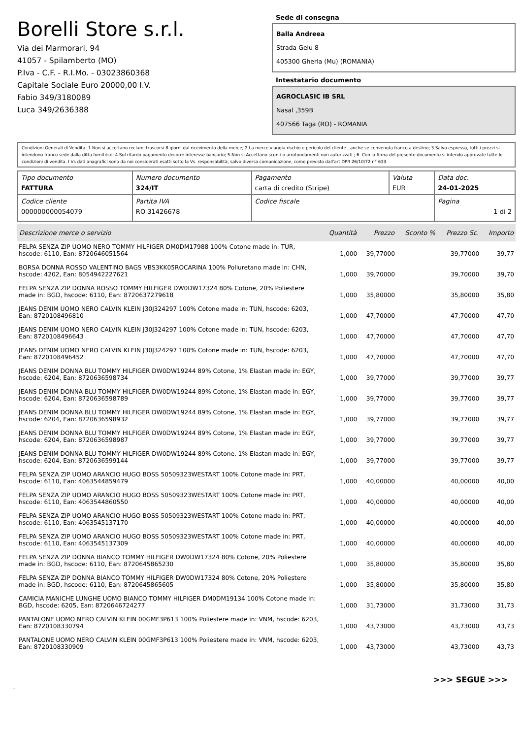Borelli Store s.r.l.
Via dei Marmorari, 94
41057 - Spilamberto (MO)
P.Iva - C.F. - R.I.Mo. - 03023860368
Capitale Sociale Euro 20000,00 I.V.
Fabio 349/3180089
Luca 349/2636388
Sede di consegna
Balla Andreea
Strada Gelu 8
405300 Gherla (Mu) (ROMANIA)
Intestatario documento
AGROCLASIC IB SRL
Nasal ,359B
407566 Taga (RO) - ROMANIA
Condizioni Generali di Vendita: 1.Non si accettano reclami trascorsi 8 giorni dal ricevimento della merce; 2.La merce viaggia rischio e pericolo del cliente , anche se convenuta franco a destino; 3.Salvo espresso, tutti i prezzi si intendono franco sede dalla ditta fornitrice; 4.Sul ritardo pagamento decorre interesse bancario; 5.Non si Accettano sconti o arrotondamenti non autorizzati ; 6. Con la firma del presente documento si intendo approvate tutte le condizioni di vendita. I Vs dati anagrafici sono da noi considerati esatti sotto la Vs. responsabilità, salvo diversa comunicazione, come previsto dall'art DPR 26/10/72 n° 633.
| Tipo documento FATTURA | Numero documento 324/IT | Pagamento carta di credito (Stripe) | Valuta EUR | Data doc. 24-01-2025 |
| Codice cliente 000000000054079 | Partita IVA RO 31426678 | Codice fiscale | | Pagina 1 di 2 |
| Descrizione merce o servizio | Quantità | Prezzo | Sconto % | Prezzo Sc. | Importo |
| --- | --- | --- | --- | --- | --- |
| FELPA SENZA ZIP UOMO NERO TOMMY HILFIGER DM0DM17988 100% Cotone made in: TUR, hscode: 6110, Ean: 8720646051564 | 1,000 | 39,77000 | | 39,77000 | 39,77 |
| BORSA DONNA ROSSO VALENTINO BAGS VBS3KK05ROCARINA 100% Poliuretano made in: CHN, hscode: 4202, Ean: 8054942227621 | 1,000 | 39,70000 | | 39,70000 | 39,70 |
| FELPA SENZA ZIP DONNA ROSSO TOMMY HILFIGER DW0DW17324 80% Cotone, 20% Poliestere made in: BGD, hscode: 6110, Ean: 8720637279618 | 1,000 | 35,80000 | | 35,80000 | 35,80 |
| JEANS DENIM UOMO NERO CALVIN KLEIN J30J324297 100% Cotone made in: TUN, hscode: 6203, Ean: 8720108496810 | 1,000 | 47,70000 | | 47,70000 | 47,70 |
| JEANS DENIM UOMO NERO CALVIN KLEIN J30J324297 100% Cotone made in: TUN, hscode: 6203, Ean: 8720108496643 | 1,000 | 47,70000 | | 47,70000 | 47,70 |
| JEANS DENIM UOMO NERO CALVIN KLEIN J30J324297 100% Cotone made in: TUN, hscode: 6203, Ean: 8720108496452 | 1,000 | 47,70000 | | 47,70000 | 47,70 |
| JEANS DENIM DONNA BLU TOMMY HILFIGER DW0DW19244 89% Cotone, 1% Elastan made in: EGY, hscode: 6204, Ean: 8720636598734 | 1,000 | 39,77000 | | 39,77000 | 39,77 |
| JEANS DENIM DONNA BLU TOMMY HILFIGER DW0DW19244 89% Cotone, 1% Elastan made in: EGY, hscode: 6204, Ean: 8720636598789 | 1,000 | 39,77000 | | 39,77000 | 39,77 |
| JEANS DENIM DONNA BLU TOMMY HILFIGER DW0DW19244 89% Cotone, 1% Elastan made in: EGY, hscode: 6204, Ean: 8720636598932 | 1,000 | 39,77000 | | 39,77000 | 39,77 |
| JEANS DENIM DONNA BLU TOMMY HILFIGER DW0DW19244 89% Cotone, 1% Elastan made in: EGY, hscode: 6204, Ean: 8720636598987 | 1,000 | 39,77000 | | 39,77000 | 39,77 |
| JEANS DENIM DONNA BLU TOMMY HILFIGER DW0DW19244 89% Cotone, 1% Elastan made in: EGY, hscode: 6204, Ean: 8720636599144 | 1,000 | 39,77000 | | 39,77000 | 39,77 |
| FELPA SENZA ZIP UOMO ARANCIO HUGO BOSS 50509323WESTART 100% Cotone made in: PRT, hscode: 6110, Ean: 4063544859479 | 1,000 | 40,00000 | | 40,00000 | 40,00 |
| FELPA SENZA ZIP UOMO ARANCIO HUGO BOSS 50509323WESTART 100% Cotone made in: PRT, hscode: 6110, Ean: 4063544860550 | 1,000 | 40,00000 | | 40,00000 | 40,00 |
| FELPA SENZA ZIP UOMO ARANCIO HUGO BOSS 50509323WESTART 100% Cotone made in: PRT, hscode: 6110, Ean: 4063545137170 | 1,000 | 40,00000 | | 40,00000 | 40,00 |
| FELPA SENZA ZIP UOMO ARANCIO HUGO BOSS 50509323WESTART 100% Cotone made in: PRT, hscode: 6110, Ean: 4063545137309 | 1,000 | 40,00000 | | 40,00000 | 40,00 |
| FELPA SENZA ZIP DONNA BIANCO TOMMY HILFIGER DW0DW17324 80% Cotone, 20% Poliestere made in: BGD, hscode: 6110, Ean: 8720645865230 | 1,000 | 35,80000 | | 35,80000 | 35,80 |
| FELPA SENZA ZIP DONNA BIANCO TOMMY HILFIGER DW0DW17324 80% Cotone, 20% Poliestere made in: BGD, hscode: 6110, Ean: 8720645865605 | 1,000 | 35,80000 | | 35,80000 | 35,80 |
| CAMICIA MANICHE LUNGHE UOMO BIANCO TOMMY HILFIGER DM0DM19134 100% Cotone made in: BGD, hscode: 6205, Ean: 8720646724277 | 1,000 | 31,73000 | | 31,73000 | 31,73 |
| PANTALONE UOMO NERO CALVIN KLEIN 00GMF3P613 100% Poliestere made in: VNM, hscode: 6203, Ean: 8720108330794 | 1,000 | 43,73000 | | 43,73000 | 43,73 |
| PANTALONE UOMO NERO CALVIN KLEIN 00GMF3P613 100% Poliestere made in: VNM, hscode: 6203, Ean: 8720108330909 | 1,000 | 43,73000 | | 43,73000 | 43,73 |
>>> SEGUE >>>
-